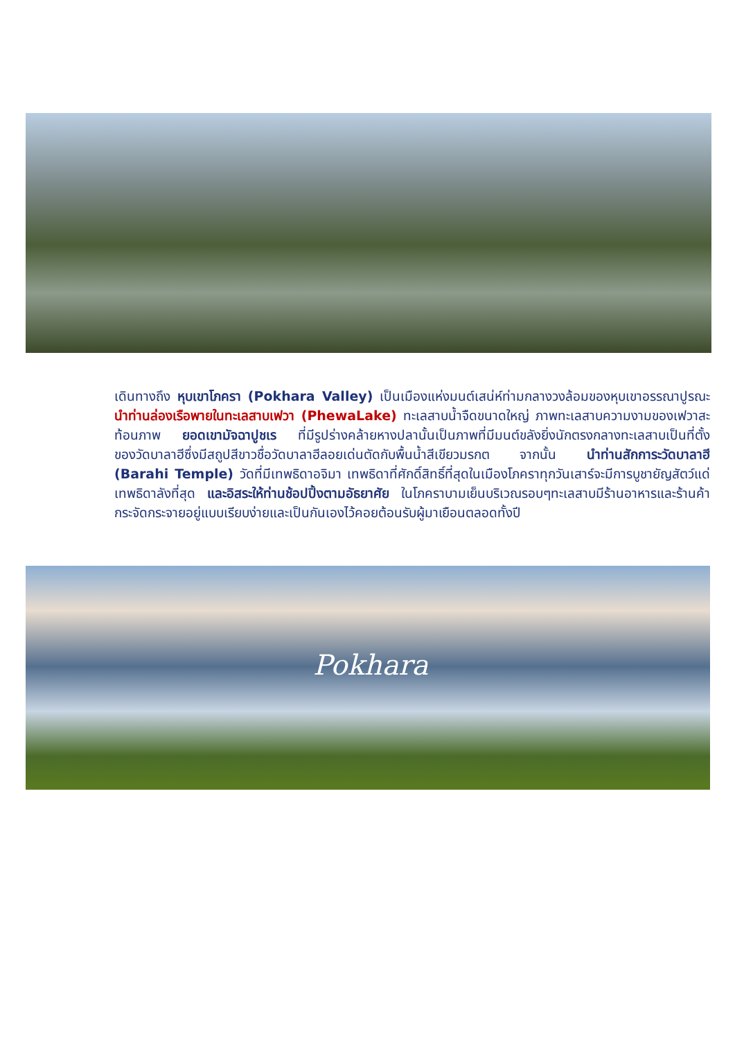เดินทางถึง หุบเขาโภครา (Pokhara Valley) เป็นเมืองแห่งมนต์เสน่ห์ท่ามกลางวงล้อมของหุบเขาอรรณาปูรณะ นำท่านล่องเรือพายในทะเลสาบเฟวา (PhewaLake) ทะเลสาบน้ำจืดขนาดใหญ่ ภาพทะเลสาบความงามของเฟวาสะท้อนภาพ ยอดเขามัจฉาปูชเร ที่มีรูปร่างคล้ายหางปลานั้นเป็นภาพที่มีมนต์ขลังยิ่งนักตรงกลางทะเลสาบเป็นที่ตั้งของวัดบาลาฮีซึ่งมีสถูปสีขาวชื่อวัดบาลาฮีลอยเด่นตัดกับพื้นน้ำสีเขียวมรกต จากนั้น นำท่านสักการะวัดบาลาฮี (Barahi Temple) วัดที่มีเทพธิดาอจิมา เทพธิดาที่ศักดิ์สิทธิ์ที่สุดในเมืองโภคราทุกวันเสาร์จะมีการบูชายัญสัตว์แด่เทพธิดาลังที่สุด และอิสระให้ท่านช้อปปิ้งตามอัธยาศัย ในโภคราบามเย็นบริเวณรอบๆทะเลสาบมีร้านอาหารและร้านค้ากระจัดกระจายอยู่แบบเรียบง่ายและเป็นกันเองไว้คอยต้อนรับผู้มาเยือนตลอดทั้งปี
Pokhara